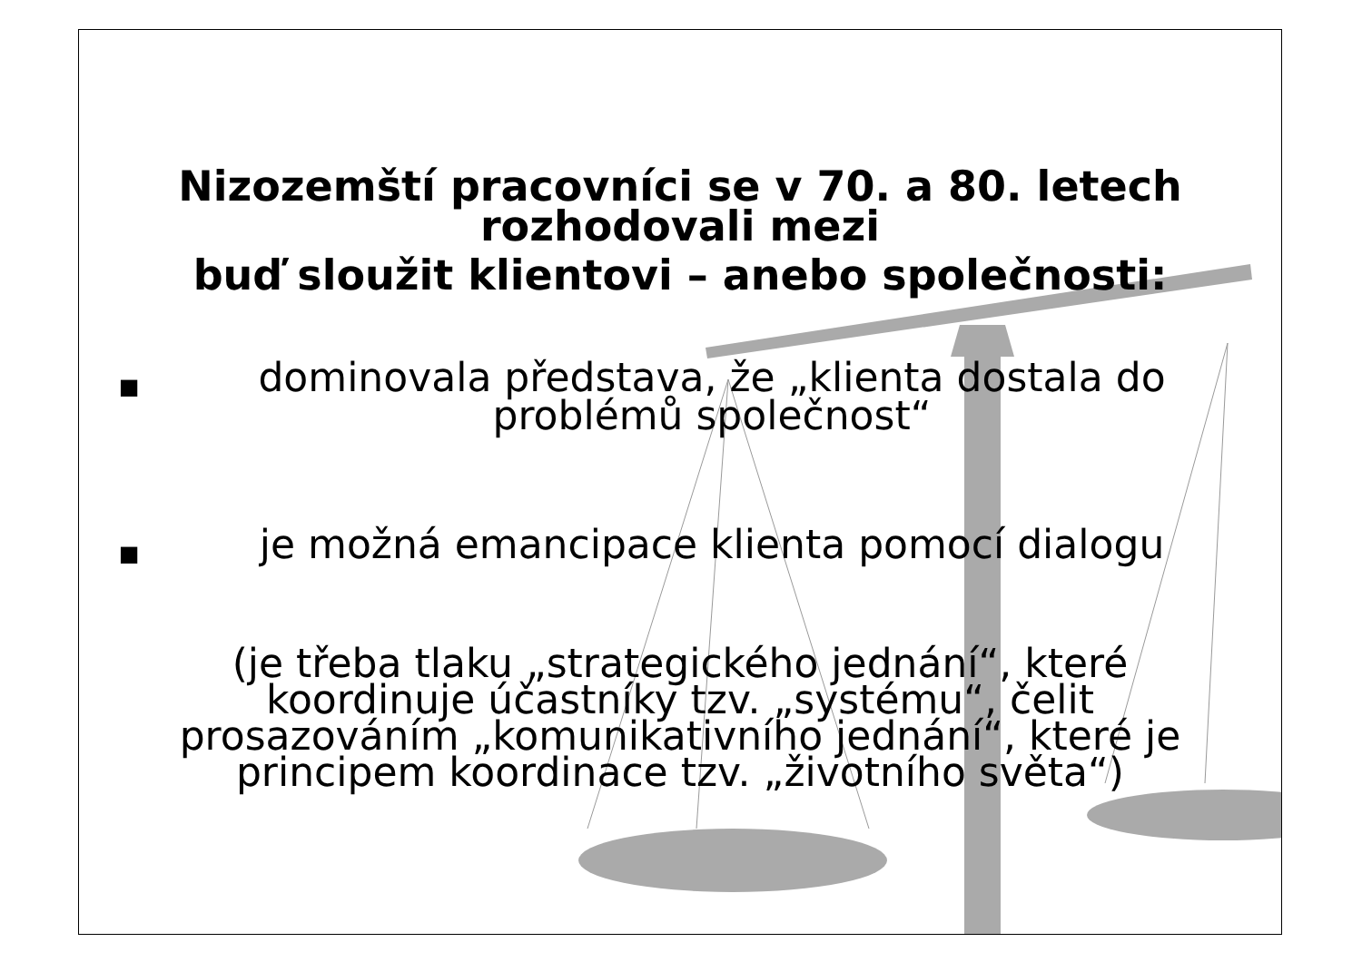Nizozemští pracovníci se v 70. a 80. letech
rozhodovali mezi
buď sloužit klientovi – anebo společnosti:
■
dominovala představa, že „klienta dostala do problémů společnost“
■
je možná emancipace klienta pomocí dialogu
(je třeba tlaku „strategického jednání“, které koordinuje účastníky tzv. „systému“, čelit prosazováním „komunikativního jednání“, které je principem koordinace tzv. „životního světa“)